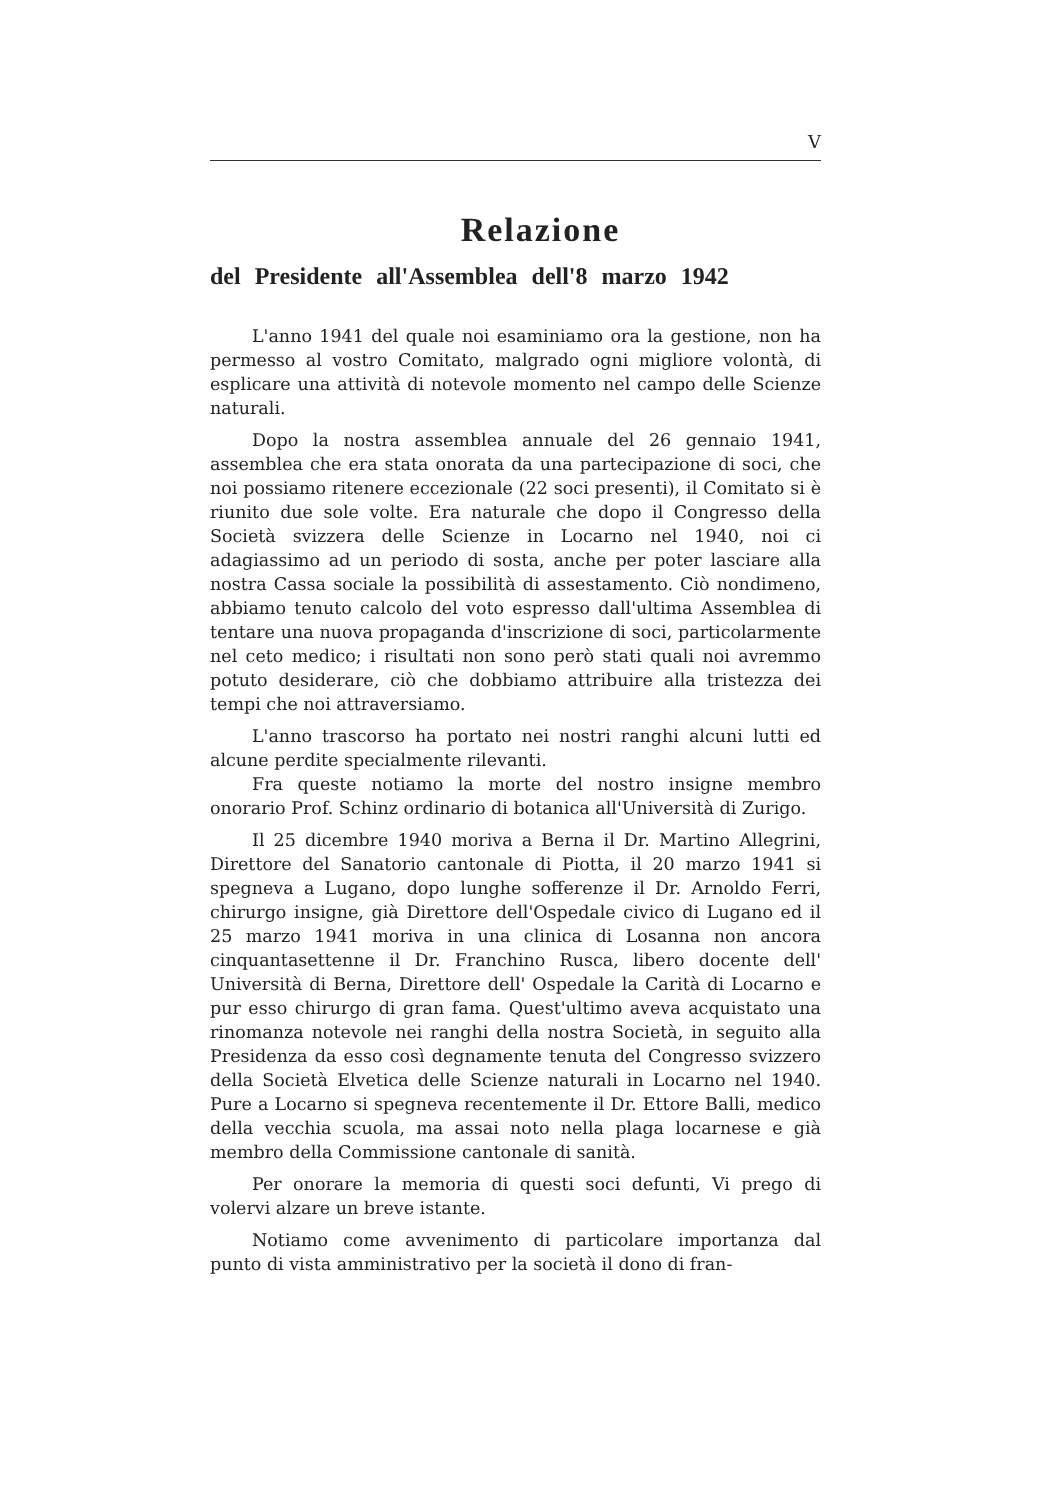V
Relazione
del Presidente all'Assemblea dell'8 marzo 1942
L'anno 1941 del quale noi esaminiamo ora la gestione, non ha permesso al vostro Comitato, malgrado ogni migliore volontà, di esplicare una attività di notevole momento nel campo delle Scienze naturali.
Dopo la nostra assemblea annuale del 26 gennaio 1941, assemblea che era stata onorata da una partecipazione di soci, che noi possiamo ritenere eccezionale (22 soci presenti), il Comitato si è riunito due sole volte. Era naturale che dopo il Congresso della Società svizzera delle Scienze in Locarno nel 1940, noi ci adagiassimo ad un periodo di sosta, anche per poter lasciare alla nostra Cassa sociale la possibilità di assestamento. Ciò nondimeno, abbiamo tenuto calcolo del voto espresso dall'ultima Assemblea di tentare una nuova propaganda d'inscrizione di soci, particolarmente nel ceto medico; i risultati non sono però stati quali noi avremmo potuto desiderare, ciò che dobbiamo attribuire alla tristezza dei tempi che noi attraversiamo.
L'anno trascorso ha portato nei nostri ranghi alcuni lutti ed alcune perdite specialmente rilevanti.
Fra queste notiamo la morte del nostro insigne membro onorario Prof. Schinz ordinario di botanica all'Università di Zurigo.
Il 25 dicembre 1940 moriva a Berna il Dr. Martino Allegrini, Direttore del Sanatorio cantonale di Piotta, il 20 marzo 1941 si spegneva a Lugano, dopo lunghe sofferenze il Dr. Arnoldo Ferri, chirurgo insigne, già Direttore dell'Ospedale civico di Lugano ed il 25 marzo 1941 moriva in una clinica di Losanna non ancora cinquantasettenne il Dr. Franchino Rusca, libero docente dell' Università di Berna, Direttore dell' Ospedale la Carità di Locarno e pur esso chirurgo di gran fama. Quest'ultimo aveva acquistato una rinomanza notevole nei ranghi della nostra Società, in seguito alla Presidenza da esso così degnamente tenuta del Congresso svizzero della Società Elvetica delle Scienze naturali in Locarno nel 1940. Pure a Locarno si spegneva recentemente il Dr. Ettore Balli, medico della vecchia scuola, ma assai noto nella plaga locarnese e già membro della Commissione cantonale di sanità.
Per onorare la memoria di questi soci defunti, Vi prego di volervi alzare un breve istante.
Notiamo come avvenimento di particolare importanza dal punto di vista amministrativo per la società il dono di fran-